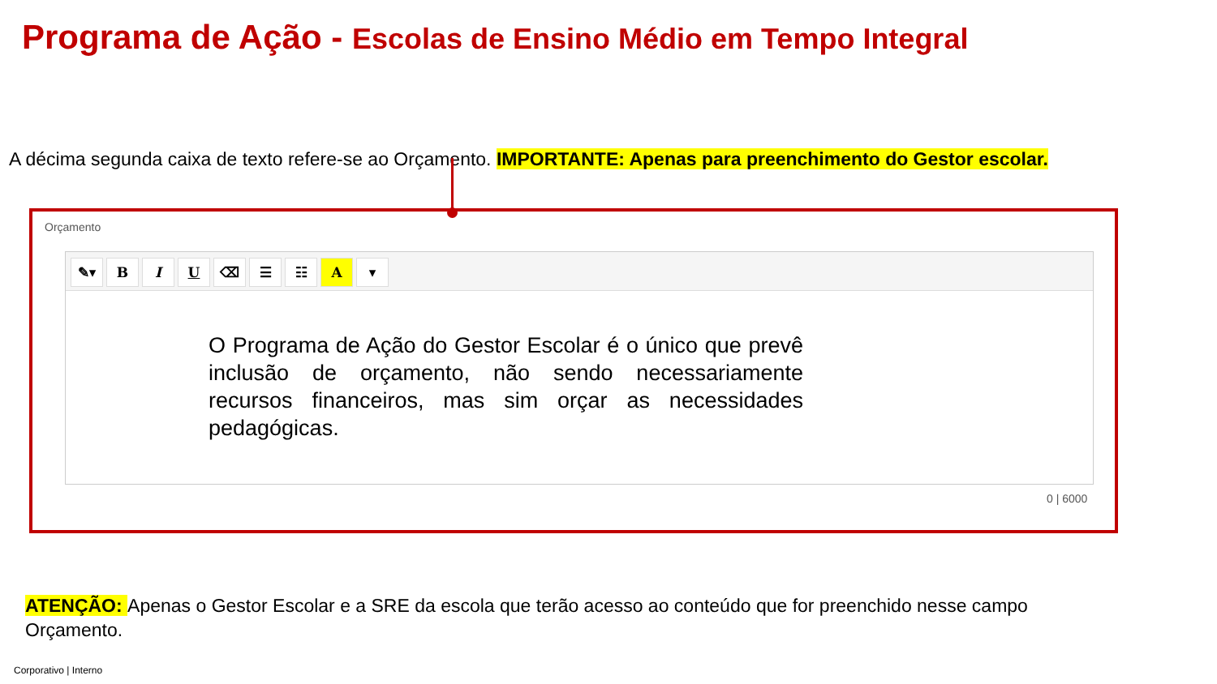Programa de Ação - Escolas de Ensino Médio em Tempo Integral
A décima segunda caixa de texto refere-se ao Orçamento. IMPORTANTE: Apenas para preenchimento do Gestor escolar.
Orçamento
✎▾ BIU ⌫ ☰ ☷ A ▾
O Programa de Ação do Gestor Escolar é o único que prevê inclusão de orçamento, não sendo necessariamente recursos financeiros, mas sim orçar as necessidades pedagógicas.
0 | 6000
ATENÇÃO: Apenas o Gestor Escolar e a SRE da escola que terão acesso ao conteúdo que for preenchido nesse campo Orçamento.
Corporativo | Interno